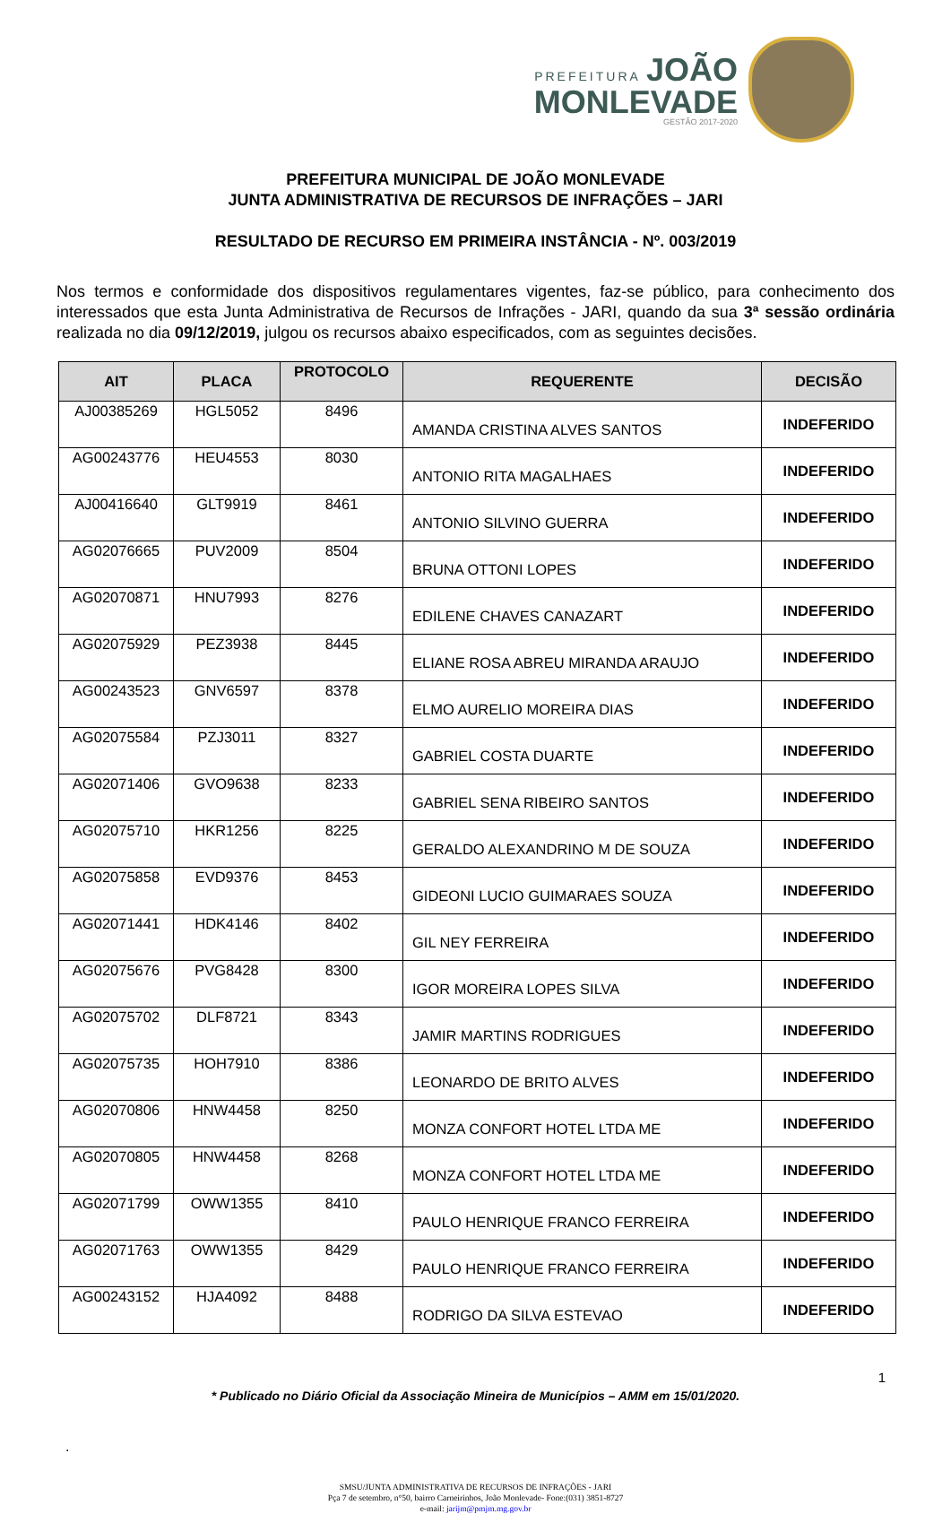PREFEITURA JOÃO
MONLEVADE
GESTÃO 2017-2020
PREFEITURA MUNICIPAL DE JOÃO MONLEVADE
JUNTA ADMINISTRATIVA DE RECURSOS DE INFRAÇÕES – JARI
RESULTADO DE RECURSO EM PRIMEIRA INSTÂNCIA - Nº. 003/2019
Nos termos e conformidade dos dispositivos regulamentares vigentes, faz-se público, para conhecimento dos interessados que esta Junta Administrativa de Recursos de Infrações - JARI, quando da sua 3ª sessão ordinária realizada no dia 09/12/2019, julgou os recursos abaixo especificados, com as seguintes decisões.
| AIT | PLACA | PROTOCOLO | REQUERENTE | DECISÃO |
| --- | --- | --- | --- | --- |
| AJ00385269 | HGL5052 | 8496 | AMANDA CRISTINA ALVES SANTOS | INDEFERIDO |
| AG00243776 | HEU4553 | 8030 | ANTONIO RITA MAGALHAES | INDEFERIDO |
| AJ00416640 | GLT9919 | 8461 | ANTONIO SILVINO GUERRA | INDEFERIDO |
| AG02076665 | PUV2009 | 8504 | BRUNA OTTONI LOPES | INDEFERIDO |
| AG02070871 | HNU7993 | 8276 | EDILENE CHAVES CANAZART | INDEFERIDO |
| AG02075929 | PEZ3938 | 8445 | ELIANE ROSA ABREU MIRANDA ARAUJO | INDEFERIDO |
| AG00243523 | GNV6597 | 8378 | ELMO AURELIO MOREIRA DIAS | INDEFERIDO |
| AG02075584 | PZJ3011 | 8327 | GABRIEL COSTA DUARTE | INDEFERIDO |
| AG02071406 | GVO9638 | 8233 | GABRIEL SENA RIBEIRO SANTOS | INDEFERIDO |
| AG02075710 | HKR1256 | 8225 | GERALDO ALEXANDRINO M DE SOUZA | INDEFERIDO |
| AG02075858 | EVD9376 | 8453 | GIDEONI LUCIO GUIMARAES SOUZA | INDEFERIDO |
| AG02071441 | HDK4146 | 8402 | GIL NEY FERREIRA | INDEFERIDO |
| AG02075676 | PVG8428 | 8300 | IGOR MOREIRA LOPES SILVA | INDEFERIDO |
| AG02075702 | DLF8721 | 8343 | JAMIR MARTINS RODRIGUES | INDEFERIDO |
| AG02075735 | HOH7910 | 8386 | LEONARDO DE BRITO ALVES | INDEFERIDO |
| AG02070806 | HNW4458 | 8250 | MONZA CONFORT HOTEL LTDA ME | INDEFERIDO |
| AG02070805 | HNW4458 | 8268 | MONZA CONFORT HOTEL LTDA ME | INDEFERIDO |
| AG02071799 | OWW1355 | 8410 | PAULO HENRIQUE FRANCO FERREIRA | INDEFERIDO |
| AG02071763 | OWW1355 | 8429 | PAULO HENRIQUE FRANCO FERREIRA | INDEFERIDO |
| AG00243152 | HJA4092 | 8488 | RODRIGO DA SILVA ESTEVAO | INDEFERIDO |
1
* Publicado no Diário Oficial da Associação Mineira de Municípios – AMM em 15/01/2020.
.
SMSU/JUNTA ADMINISTRATIVA DE RECURSOS DE INFRAÇÕES - JARI
Pça 7 de setembro, n°50, bairro Carneirinhos, João Monlevade- Fone:(031) 3851-8727
e-mail: jarijm@pmjm.mg.gov.br